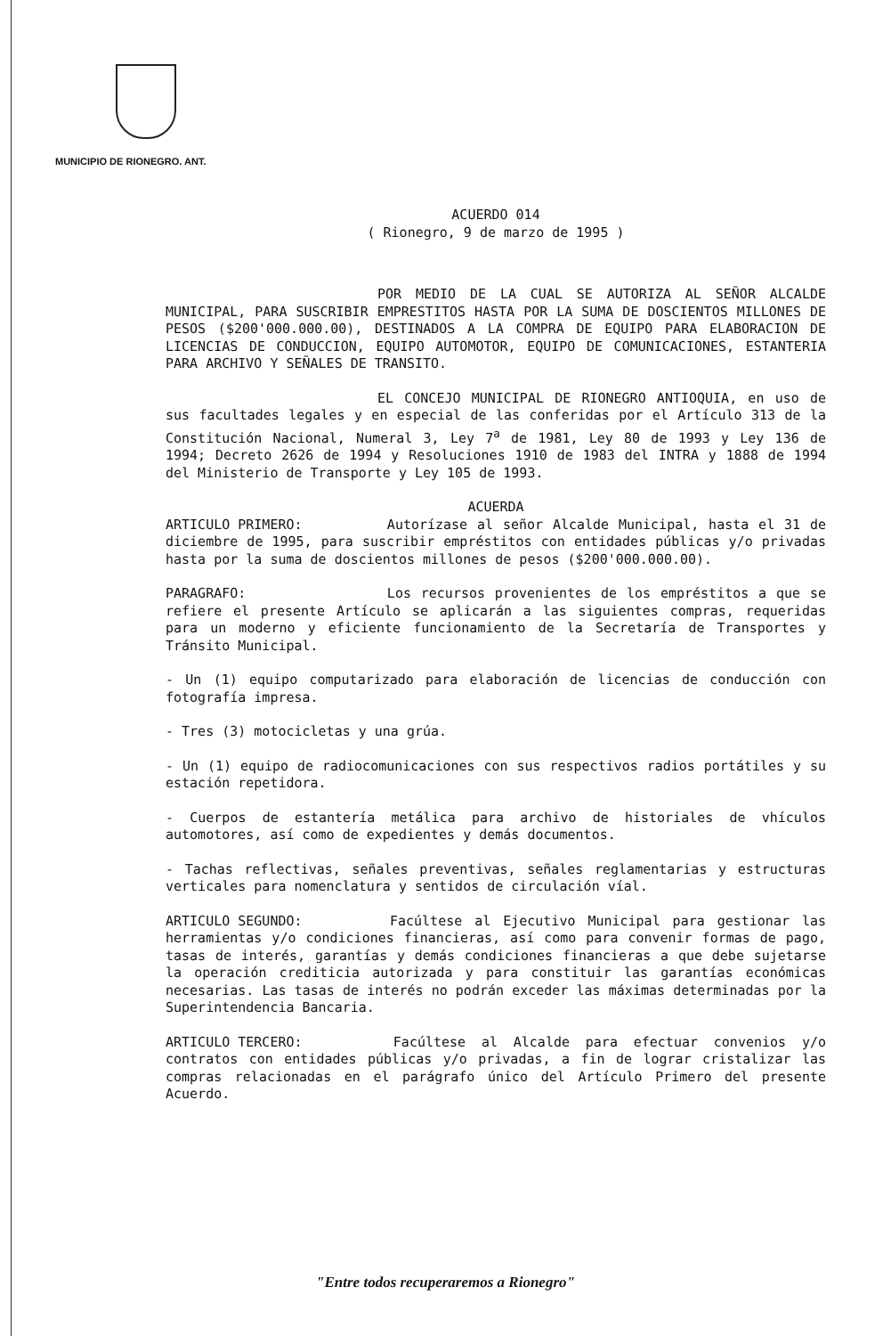MUNICIPIO DE RIONEGRO. ANT.
ACUERDO 014
( Rionegro, 9 de marzo de 1995 )
POR MEDIO DE LA CUAL SE AUTORIZA AL SEÑOR ALCALDE MUNICIPAL, PARA SUSCRIBIR EMPRESTITOS HASTA POR LA SUMA DE DOSCIENTOS MILLONES DE PESOS ($200'000.000.00), DESTINADOS A LA COMPRA DE EQUIPO PARA ELABORACION DE LICENCIAS DE CONDUCCION, EQUIPO AUTOMOTOR, EQUIPO DE COMUNICACIONES, ESTANTERIA PARA ARCHIVO Y SEÑALES DE TRANSITO.
EL CONCEJO MUNICIPAL DE RIONEGRO ANTIOQUIA, en uso de sus facultades legales y en especial de las conferidas por el Artículo 313 de la Constitución Nacional, Numeral 3, Ley 7<sup>a</sup> de 1981, Ley 80 de 1993 y Ley 136 de 1994; Decreto 2626 de 1994 y Resoluciones 1910 de 1983 del INTRA y 1888 de 1994 del Ministerio de Transporte y Ley 105 de 1993.
ACUERDA
ARTICULO PRIMERO: Autorízase al señor Alcalde Municipal, hasta el 31 de diciembre de 1995, para suscribir empréstitos con entidades públicas y/o privadas hasta por la suma de doscientos millones de pesos ($200'000.000.00).
PARAGRAFO: Los recursos provenientes de los empréstitos a que se refiere el presente Artículo se aplicarán a las siguientes compras, requeridas para un moderno y eficiente funcionamiento de la Secretaría de Transportes y Tránsito Municipal.
- Un (1) equipo computarizado para elaboración de licencias de conducción con fotografía impresa.
- Tres (3) motocicletas y una grúa.
- Un (1) equipo de radiocomunicaciones con sus respectivos radios portátiles y su estación repetidora.
- Cuerpos de estantería metálica para archivo de historiales de vhículos automotores, así como de expedientes y demás documentos.
- Tachas reflectivas, señales preventivas, señales reglamentarias y estructuras verticales para nomenclatura y sentidos de circulación víal.
ARTICULO SEGUNDO: Facúltese al Ejecutivo Municipal para gestionar las herramientas y/o condiciones financieras, así como para convenir formas de pago, tasas de interés, garantías y demás condiciones financieras a que debe sujetarse la operación crediticia autorizada y para constituir las garantías económicas necesarias. Las tasas de interés no podrán exceder las máximas determinadas por la Superintendencia Bancaria.
ARTICULO TERCERO: Facúltese al Alcalde para efectuar convenios y/o contratos con entidades públicas y/o privadas, a fin de lograr cristalizar las compras relacionadas en el parágrafo único del Artículo Primero del presente Acuerdo.
"Entre todos recuperaremos a Rionegro"